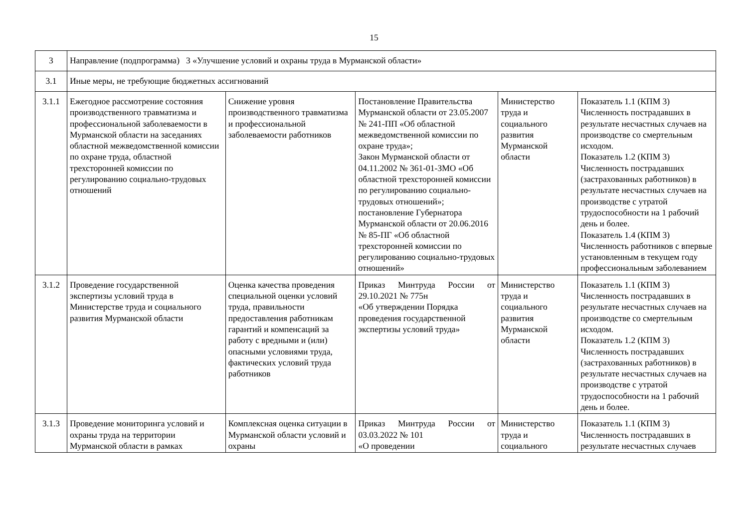15
| 3 | Направление (подпрограмма) 3 «Улучшение условий и охраны труда в Мурманской области» | | | | |
| 3.1 | Иные меры, не требующие бюджетных ассигнований | | | | |
| 3.1.1 | Ежегодное рассмотрение состояния производственного травматизма и профессиональной заболеваемости в Мурманской области на заседаниях областной межведомственной комиссии по охране труда, областной трехсторонней комиссии по регулированию социально-трудовых отношений | Снижение уровня производственного травматизма и профессиональной заболеваемости работников | Постановление Правительства Мурманской области от 23.05.2007 № 241-ПП «Об областной межведомственной комиссии по охране труда»; Закон Мурманской области от 04.11.2002 № 361-01-ЗМО «Об областной трехсторонней комиссии по регулированию социально-трудовых отношений»; постановление Губернатора Мурманской области от 20.06.2016 № 85-ПГ «Об областной трехсторонней комиссии по регулированию социально-трудовых отношений» | Министерство труда и социального развития Мурманской области | Показатель 1.1 (КПМ 3) Численность пострадавших в результате несчастных случаев на производстве со смертельным исходом. Показатель 1.2 (КПМ 3) Численность пострадавших (застрахованных работников) в результате несчастных случаев на производстве с утратой трудоспособности на 1 рабочий день и более. Показатель 1.4 (КПМ 3) Численность работников с впервые установленным в текущем году профессиональным заболеванием |
| 3.1.2 | Проведение государственной экспертизы условий труда в Министерстве труда и социального развития Мурманской области | Оценка качества проведения специальной оценки условий труда, правильности предоставления работникам гарантий и компенсаций за работу с вредными и (или) опасными условиями труда, фактических условий труда работников | Приказ Минтруда России от 29.10.2021 № 775н «Об утверждении Порядка проведения государственной экспертизы условий труда» | Министерство труда и социального развития Мурманской области | Показатель 1.1 (КПМ 3) Численность пострадавших в результате несчастных случаев на производстве со смертельным исходом. Показатель 1.2 (КПМ 3) Численность пострадавших (застрахованных работников) в результате несчастных случаев на производстве с утратой трудоспособности на 1 рабочий день и более. |
| 3.1.3 | Проведение мониторинга условий и охраны труда на территории Мурманской области в рамках | Комплексная оценка ситуации в Мурманской области условий и охраны | Приказ Минтруда России от 03.03.2022 № 101 «О проведении | Министерство труда и социального | Показатель 1.1 (КПМ 3) Численность пострадавших в результате несчастных случаев |